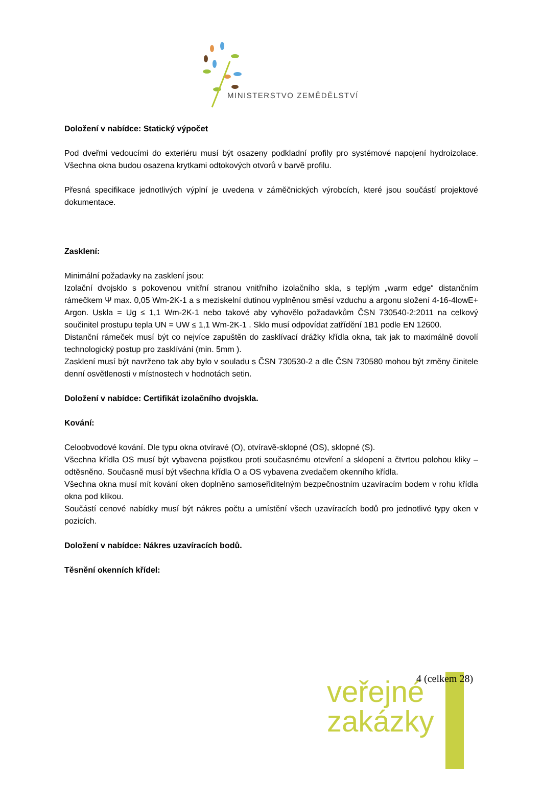MINISTERSTVO ZEMĚDĚLSTVÍ
Doložení v nabídce: Statický výpočet
Pod dveřmi vedoucími do exteriéru musí být osazeny podkladní profily pro systémové napojení hydroizolace. Všechna okna budou osazena krytkami odtokových otvorů v barvě profilu.
Přesná specifikace jednotlivých výplní je uvedena v záměčnických výrobcích, které jsou součástí projektové dokumentace.
Zasklení:
Minimální požadavky na zasklení jsou:
Izolační dvojsklo s pokovenou vnitřní stranou vnitřního izolačního skla, s teplým „warm edge“ distančním rámečkem Ψ max. 0,05 Wm-2K-1 a s meziskelní dutinou vyplněnou směsí vzduchu a argonu složení 4-16-4lowE+ Argon. Uskla = Ug ≤ 1,1 Wm-2K-1 nebo takové aby vyhovělo požadavkům ČSN 730540-2:2011 na celkový součinitel prostupu tepla UN = UW ≤ 1,1 Wm-2K-1 . Sklo musí odpovídat zatřídění 1B1 podle EN 12600.
Distanční rámeček musí být co nejvíce zapuštěn do zasklívací drážky křídla okna, tak jak to maximálně dovolí technologický postup pro zasklívání (min. 5mm ).
Zasklení musí být navrženo tak aby bylo v souladu s ČSN 730530-2 a dle ČSN 730580 mohou být změny činitele denní osvětlenosti v místnostech v hodnotách setin.
Doložení v nabídce: Certifikát izolačního dvojskla.
Kování:
Celoobvodové kování. Dle typu okna otvíravé (O), otvíravě-sklopné (OS), sklopné (S).
Všechna křídla OS musí být vybavena pojistkou proti současnému otevření a sklopení a čtvrtou polohou kliky – odtěsněno. Současně musí být všechna křídla O a OS vybavena zvedačem okenního křídla.
Všechna okna musí mít kování oken doplněno samoseřiditelným bezpečnostním uzavíracím bodem v rohu křídla okna pod klikou.
Součástí cenové nabídky musí být nákres počtu a umístění všech uzavíracích bodů pro jednotlivé typy oken v pozicích.
Doložení v nabídce: Nákres uzavíracích bodů.
Těsnění okenních křídel:
veřejné
zakázky
4 (celkem 28)